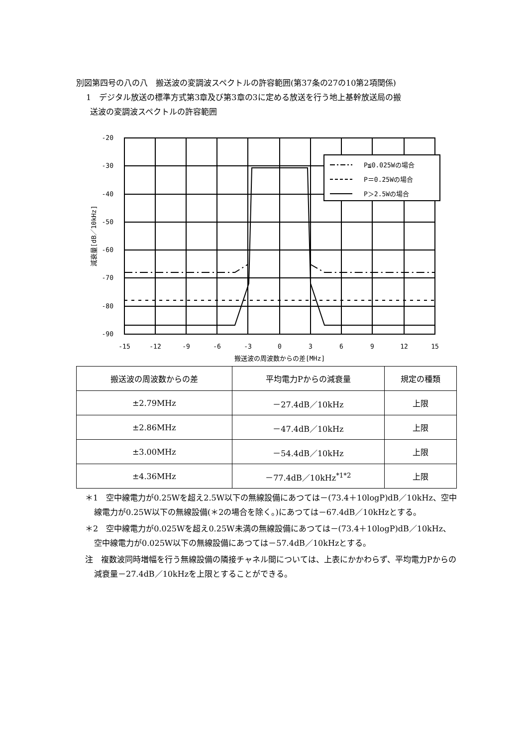別図第四号の八の八　搬送波の変調波スペクトルの許容範囲(第37条の27の10第2項関係)
1　デジタル放送の標準方式第3章及び第3章の3に定める放送を行う地上基幹放送局の搬
送波の変調波スペクトルの許容範囲
P≦0.025Wの場合
P＝0.25Wの場合
P＞2.5Wの場合
-20
-30
-40
-50
-60
-70
-80
-90
-15
-12
-9
-6
-3
0
3
6
9
12
15
搬送波の周波数からの差[MHz]
減衰量[dB／10kHz]
| 搬送波の周波数からの差 | 平均電力Pからの減衰量 | 規定の種類 |
| --- | --- | --- |
| ±2.79MHz | －27.4dB／10kHz | 上限 |
| ±2.86MHz | －47.4dB／10kHz | 上限 |
| ±3.00MHz | －54.4dB／10kHz | 上限 |
| ±4.36MHz | －77.4dB／10kHz<sup>*1*2</sup> | 上限 |
＊1　空中線電力が0.25Wを超え2.5W以下の無線設備にあつては－(73.4＋10logP)dB／10kHz、空中線電力が0.25W以下の無線設備(＊2の場合を除く。)にあつては－67.4dB／10kHzとする。
＊2　空中線電力が0.025Wを超え0.25W未満の無線設備にあつては－(73.4＋10logP)dB／10kHz、空中線電力が0.025W以下の無線設備にあつては－57.4dB／10kHzとする。
注　複数波同時増幅を行う無線設備の隣接チャネル間については、上表にかかわらず、平均電力Pからの減衰量－27.4dB／10kHzを上限とすることができる。